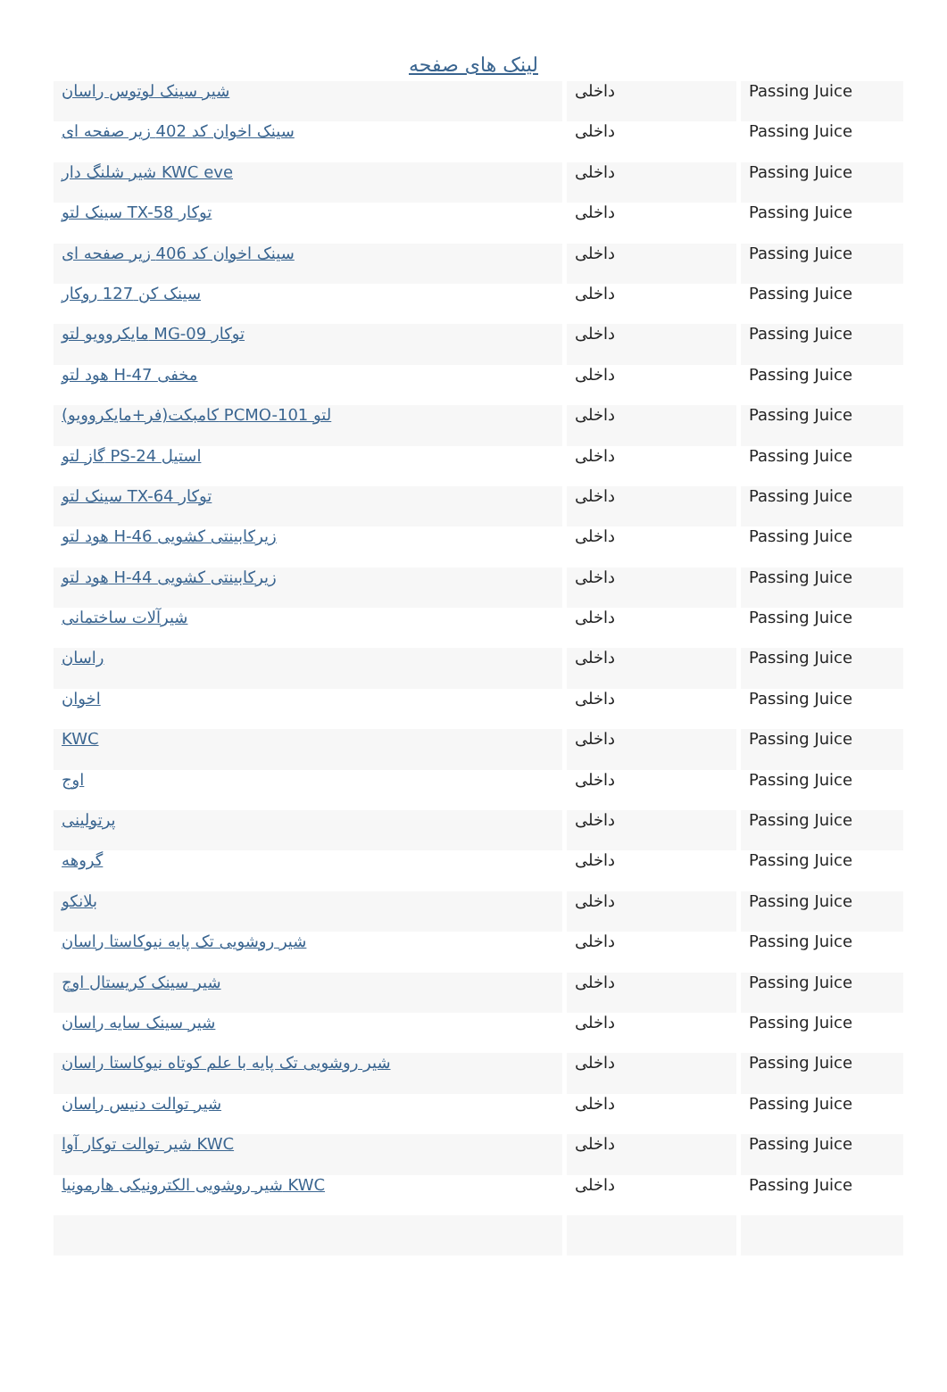لینک های صفحه
| شیر سینک لوتوس راسان | داخلی | Passing Juice |
| سینک اخوان کد 402 زیر صفحه ای | داخلی | Passing Juice |
| شیر شلنگ دار KWC eve | داخلی | Passing Juice |
| سینک لتو TX-58 توکار | داخلی | Passing Juice |
| سینک اخوان کد 406 زیر صفحه ای | داخلی | Passing Juice |
| سینک کن 127 روکار | داخلی | Passing Juice |
| مایکروویو لتو MG-09 توکار | داخلی | Passing Juice |
| هود لتو H-47 مخفی | داخلی | Passing Juice |
| کامبکت(فر+مایکروویو) PCMO-101 لتو | داخلی | Passing Juice |
| گاز لتو PS-24 استیل | داخلی | Passing Juice |
| سینک لتو TX-64 توکار | داخلی | Passing Juice |
| هود لتو H-46 زیرکابینتی کشویی | داخلی | Passing Juice |
| هود لتو H-44 زیرکابینتی کشویی | داخلی | Passing Juice |
| شیرآلات ساختمانی | داخلی | Passing Juice |
| راسان | داخلی | Passing Juice |
| اخوان | داخلی | Passing Juice |
| KWC | داخلی | Passing Juice |
| اوج | داخلی | Passing Juice |
| پرتولینی | داخلی | Passing Juice |
| گروهه | داخلی | Passing Juice |
| بلانکو | داخلی | Passing Juice |
| شیر روشویی تک پایه نیوکاستا راسان | داخلی | Passing Juice |
| شیر سینک کریستال اوج | داخلی | Passing Juice |
| شیر سینک سایه راسان | داخلی | Passing Juice |
| شیر روشویی تک پایه با علم کوتاه نیوکاستا راسان | داخلی | Passing Juice |
| شیر توالت دنیس راسان | داخلی | Passing Juice |
| شیر توالت توکار آوا KWC | داخلی | Passing Juice |
| شیر روشویی الکترونیکی هارمونیا KWC | داخلی | Passing Juice |